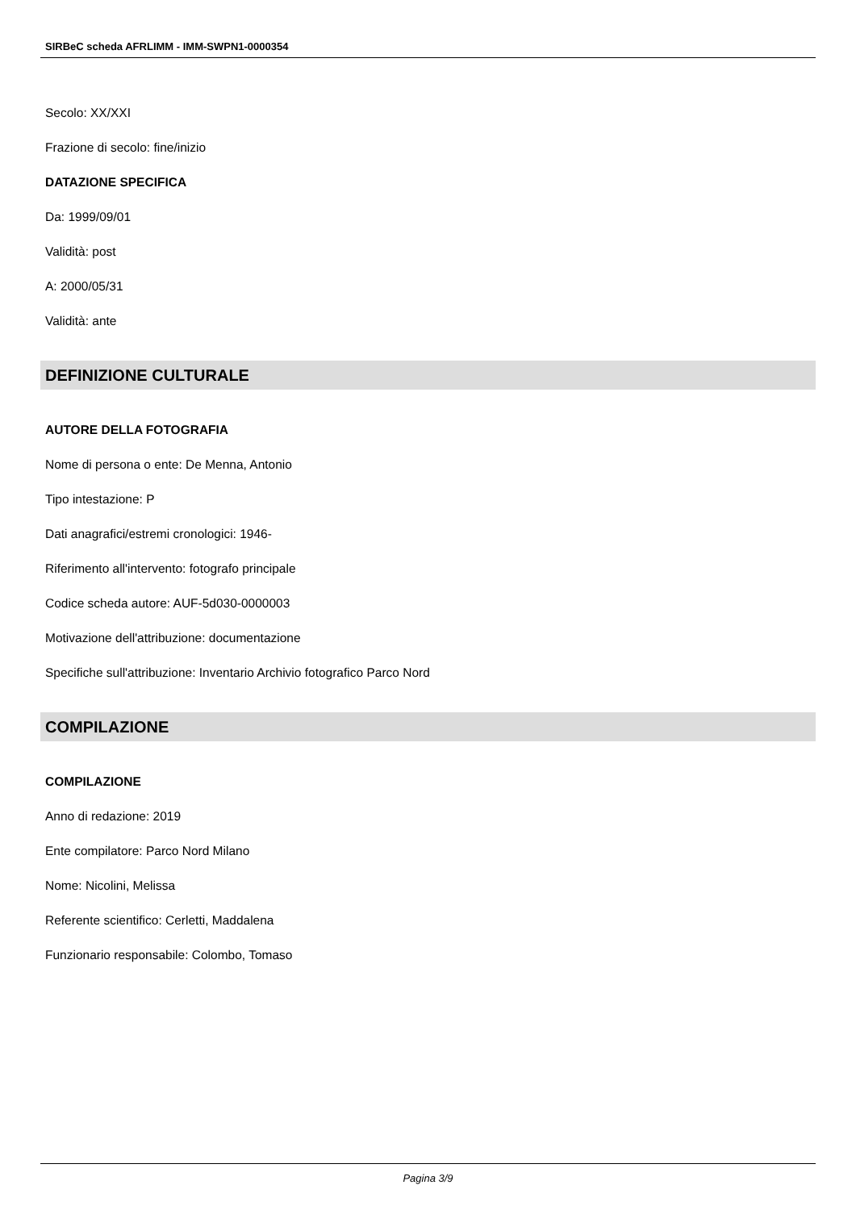SIRBeC scheda AFRLIMM - IMM-SWPN1-0000354
Secolo: XX/XXI
Frazione di secolo: fine/inizio
DATAZIONE SPECIFICA
Da: 1999/09/01
Validità: post
A: 2000/05/31
Validità: ante
DEFINIZIONE CULTURALE
AUTORE DELLA FOTOGRAFIA
Nome di persona o ente: De Menna, Antonio
Tipo intestazione: P
Dati anagrafici/estremi cronologici: 1946-
Riferimento all'intervento: fotografo principale
Codice scheda autore: AUF-5d030-0000003
Motivazione dell'attribuzione: documentazione
Specifiche sull'attribuzione: Inventario Archivio fotografico Parco Nord
COMPILAZIONE
COMPILAZIONE
Anno di redazione: 2019
Ente compilatore: Parco Nord Milano
Nome: Nicolini, Melissa
Referente scientifico: Cerletti, Maddalena
Funzionario responsabile: Colombo, Tomaso
Pagina 3/9